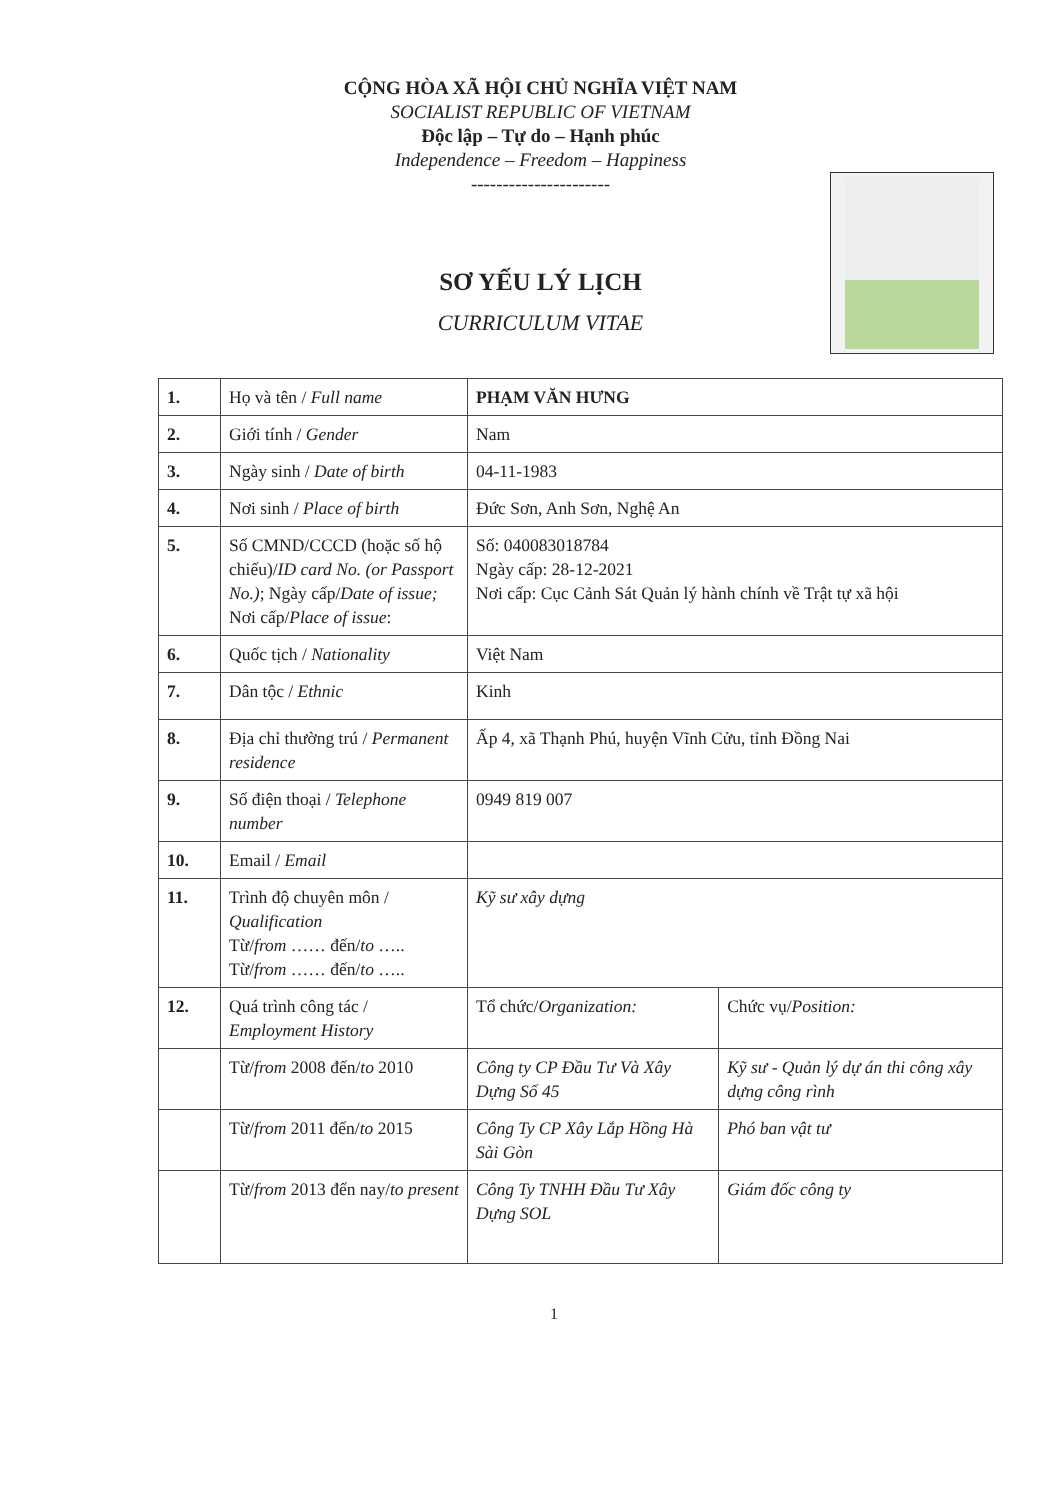CỘNG HÒA XÃ HỘI CHỦ NGHĨA VIỆT NAM
SOCIALIST REPUBLIC OF VIETNAM
Độc lập – Tự do – Hạnh phúc
Independence – Freedom – Happiness
----------------------
SƠ YẾU LÝ LỊCH
CURRICULUM VITAE
| 1. | Họ và tên / Full name | PHẠM VĂN HƯNG | |
| 2. | Giới tính / Gender | Nam | |
| 3. | Ngày sinh / Date of birth | 04-11-1983 | |
| 4. | Nơi sinh / Place of birth | Đức Sơn, Anh Sơn, Nghệ An | |
| 5. | Số CMND/CCCD (hoặc số hộ chiếu)/ ID card No. (or Passport No.) ; Ngày cấp/ Date of issue; Nơi cấp/ Place of issue : | Số: 040083018784 Ngày cấp: 28-12-2021 Nơi cấp: Cục Cảnh Sát Quản lý hành chính về Trật tự xã hội | |
| 6. | Quốc tịch / Nationality | Việt Nam | |
| 7. | Dân tộc / Ethnic | Kinh | |
| 8. | Địa chỉ thường trú / Permanent residence | Ấp 4, xã Thạnh Phú, huyện Vĩnh Cửu, tỉnh Đồng Nai | |
| 9. | Số điện thoại / Telephone number | 0949 819 007 | |
| 10. | Email / Email | | |
| 11. | Trình độ chuyên môn / Qualification Từ/ from …… đến/ to ….. Từ/ from …… đến/ to ….. | Kỹ sư xây dựng | |
| 12. | Quá trình công tác / Employment History | Tổ chức/ Organization: | Chức vụ/ Position: |
| | Từ/ from 2008 đến/ to 2010 | Công ty CP Đầu Tư Và Xây Dựng Số 45 | Kỹ sư - Quản lý dự án thi công xây dựng công rình |
| | Từ/ from 2011 đến/ to 2015 | Công Ty CP Xây Lắp Hồng Hà Sài Gòn | Phó ban vật tư |
| | Từ/ from 2013 đến nay/ to present | Công Ty TNHH Đầu Tư Xây Dựng SOL | Giám đốc công ty |
1